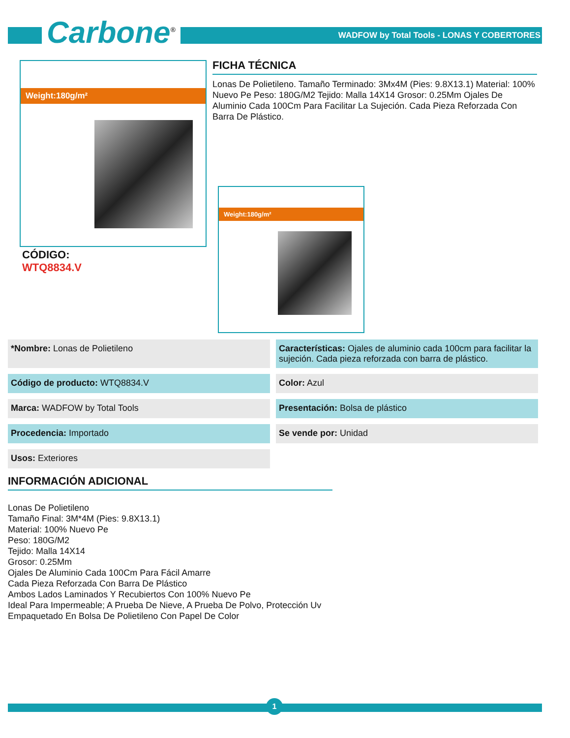Carbone<sup>®</sup>
WADFOW by Total Tools - LONAS Y COBERTORES
Weight:180g/m²
CÓDIGO:
WTQ8834.V
FICHA TÉCNICA
Lonas De Polietileno. Tamaño Terminado: 3Mx4M (Pies: 9.8X13.1) Material: 100% Nuevo Pe Peso: 180G/M2 Tejido: Malla 14X14 Grosor: 0.25Mm Ojales De Aluminio Cada 100Cm Para Facilitar La Sujeción. Cada Pieza Reforzada Con Barra De Plástico.
Weight:180g/m²
*Nombre: Lonas de Polietileno
Características: Ojales de aluminio cada 100cm para facilitar la sujeción. Cada pieza reforzada con barra de plástico.
Código de producto: WTQ8834.V
Color: Azul
Marca: WADFOW by Total Tools
Presentación: Bolsa de plástico
Procedencia: Importado
Se vende por: Unidad
Usos: Exteriores
INFORMACIÓN ADICIONAL
Lonas De Polietileno
Tamaño Final: 3M*4M (Pies: 9.8X13.1)
Material: 100% Nuevo Pe
Peso: 180G/M2
Tejido: Malla 14X14
Grosor: 0.25Mm
Ojales De Aluminio Cada 100Cm Para Fácil Amarre
Cada Pieza Reforzada Con Barra De Plástico
Ambos Lados Laminados Y Recubiertos Con 100% Nuevo Pe
Ideal Para Impermeable; A Prueba De Nieve, A Prueba De Polvo, Protección Uv
Empaquetado En Bolsa De Polietileno Con Papel De Color
1